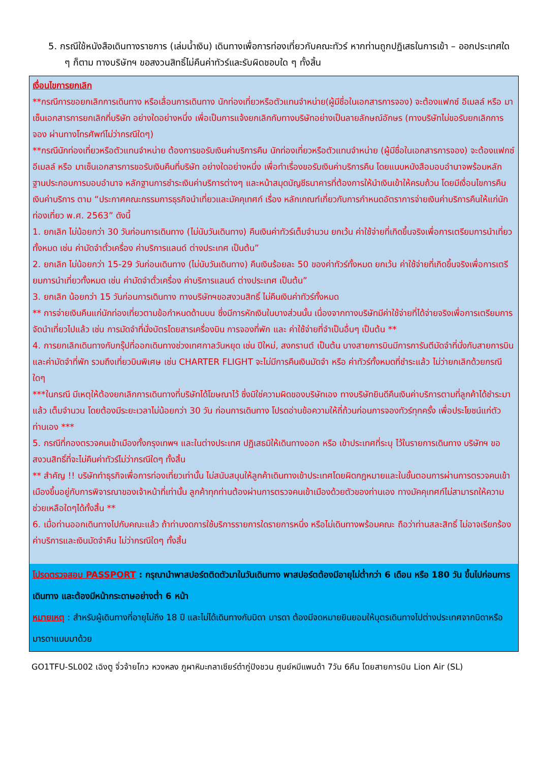5. กรณีใช้หนังสือเดินทางราชการ (เล่มน้ำเงิน) เดินทางเพื่อการท่องเที่ยวกับคณะทัวร์ หากท่านถูกปฏิเสธในการเข้า – ออกประเทศใด ๆ ก็ตาม ทางบริษัทฯ ขอสงวนสิทธิ์ไม่คืนค่าทัวร์และรับผิดชอบใด ๆ ทั้งสิ้น
เงื่อนไขการยกเลิก
**กรณีการขอยกเลิกการเดินทาง หรือเลื่อนการเดินทาง นักท่องเที่ยวหรือตัวแทนจำหน่าย(ผู้มีชื่อในเอกสารการจอง) จะต้องแฟกซ์ อีเมลล์ หรือ มาเซ็นเอกสารการยกเลิกที่บริษัท อย่างใดอย่างหนึ่ง เพื่อเป็นการแจ้งยกเลิกกับทางบริษัทอย่างเป็นลายลักษณ์อักษร (ทางบริษัทไม่ขอรับยกเลิกการจอง ผ่านทางโทรศัพท์ไม่ว่ากรณีใดๆ)
**กรณีนักท่องเที่ยวหรือตัวแทนจำหน่าย ต้องการขอรับเงินค่าบริการคืน นักท่องเที่ยวหรือตัวแทนจำหน่าย (ผู้มีชื่อในเอกสารการจอง) จะต้องแฟกซ์ อีเมลล์ หรือ มาเซ็นเอกสารการขอรับเงินคืนที่บริษัท อย่างใดอย่างหนึ่ง เพื่อทำเรื่องขอรับเงินค่าบริการคืน โดยแนบหนังสือมอบอำนาจพร้อมหลักฐานประกอบการมอบอำนาจ หลักฐานการชำระเงินค่าบริการต่างๆ และหน้าสมุดบัญชีธนาคารที่ต้องการให้นำเงินเข้าให้ครบถ้วน โดยมีเงื่อนไขการคืนเงินค่าบริการ ตาม “ประกาศคณะกรรมการธุรกิจนำเที่ยวและมัคคุเทศก์ เรื่อง หลักเกณฑ์เกี่ยวกับการกำหนดอัตราการจ่ายเงินค่าบริการคืนให้แก่นักท่องเที่ยว พ.ศ. 2563” ดังนี้
1. ยกเลิก ไม่น้อยกว่า 30 วันก่อนการเดินทาง (ไม่นับวันเดินทาง) คืนเงินค่าทัวร์เต็มจำนวน ยกเว้น ค่าใช้จ่ายที่เกิดขึ้นจริงเพื่อการเตรียมการนำเที่ยว ทั้งหมด เช่น ค่ามัดจำตั๋วเครื่อง ค่าบริการแลนด์ ต่างประเทศ เป็นต้น”
2. ยกเลิก ไม่น้อยกว่า 15-29 วันก่อนเดินทาง (ไม่นับวันเดินทาง) คืนเงินร้อยละ 50 ของค่าทัวร์ทั้งหมด ยกเว้น ค่าใช้จ่ายที่เกิดขึ้นจริงเพื่อการเตรียมการนำเที่ยวทั้งหมด เช่น ค่ามัดจำตั๋วเครื่อง ค่าบริการแลนด์ ต่างประเทศ เป็นต้น”
3. ยกเลิก น้อยกว่า 15 วันก่อนการเดินทาง ทางบริษัทฯขอสงวนสิทธิ์ ไม่คืนเงินค่าทัวร์ทั้งหมด
** การจ่ายเงินคืนแก่นักท่องเที่ยวตามข้อกำหนดด้านบน ซึ่งมีการหักเงินในบางส่วนนั้น เนื่องจากทางบริษัทมีค่าใช้จ่ายที่ได้จ่ายจริงเพื่อการเตรียมการจัดนำเที่ยวไปแล้ว เช่น การมัดจำที่นั่งบัตรโดยสารเครื่องบิน การจองที่พัก และ ค่าใช้จ่ายที่จำเป็นอื่นๆ เป็นต้น **
4. การยกเลิกเดินทางกับกรุ๊ปที่ออกเดินทางช่วงเทศกาลวันหยุด เช่น ปีใหม่, สงกรานต์ เป็นต้น บางสายการบินมีการการันตีมัดจำที่นั่งกับสายการบินและค่ามัดจำที่พัก รวมถึงเที่ยวบินพิเศษ เช่น CHARTER FLIGHT จะไม่มีการคืนเงินมัดจำ หรือ ค่าทัวร์ทั้งหมดที่ชำระแล้ว ไม่ว่ายกเลิกด้วยกรณีใดๆ
***ในกรณี มีเหตุให้ต้องยกเลิกการเดินทางที่บริษัทได้โฆษณาไว้ ซึ่งมิใช่ความผิดของบริษัทเอง ทางบริษัทยินดีคืนเงินค่าบริการตามที่ลูกค้าได้ชำระมาแล้ว เต็มจำนวน โดยต้องมีระยะเวลาไม่น้อยกว่า 30 วัน ก่อนการเดินทาง โปรดอ่านข้อความให้ถี่ถ้วนก่อนการจองทัวร์ทุกครั้ง เพื่อประโยชน์แก่ตัวท่านเอง ***
5. กรณีที่กองตรวจคนเข้าเมืองทั้งกรุงเทพฯ และในต่างประเทศ ปฏิเสธมิให้เดินทางออก หรือ เข้าประเทศที่ระบุ ไว้ในรายการเดินทาง บริษัทฯ ขอสงวนสิทธิ์ที่จะไม่คืนค่าทัวร์ไม่ว่ากรณีใดๆ ทั้งสิ้น
** สำคัญ !! บริษัททำธุรกิจเพื่อการท่องเที่ยวเท่านั้น ไม่สนับสนุนให้ลูกค้าเดินทางเข้าประเทศโดยผิดกฎหมายและในขั้นตอนการผ่านการตรวจคนเข้าเมืองขึ้นอยู่กับการพิจารณาของเจ้าหน้าที่เท่านั้น ลูกค้าทุกท่านต้องผ่านการตรวจคนเข้าเมืองด้วยตัวของท่านเอง ทางมัคคุเทศก์ไม่สามารถให้ความช่วยเหลือใดๆได้ทั้งสิ้น **
6. เมื่อท่านออกเดินทางไปกับคณะแล้ว ถ้าท่านงดการใช้บริการรายการใดรายการหนึ่ง หรือไม่เดินทางพร้อมคณะ ถือว่าท่านสละสิทธิ์ ไม่อาจเรียกร้องค่าบริการและเงินมัดจำคืน ไม่ว่ากรณีใดๆ ทั้งสิ้น
โปรดตรวจสอบ PASSPORT : กรุณานำพาสปอร์ตติดตัวมาในวันเดินทาง พาสปอร์ตต้องมีอายุไม่ต่ำกว่า 6 เดือน หรือ 180 วัน ขึ้นไปก่อนการเดินทาง และต้องมีหน้ากระดาษอย่างต่ำ 6 หน้า
หมายเหตุ : สำหรับผู้เดินทางที่อายุไม่ถึง 18 ปี และไม่ได้เดินทางกับบิดา มารดา ต้องมีจดหมายยินยอมให้บุตรเดินทางไปต่างประเทศจากบิดาหรือมารดาแนบมาด้วย
GO1TFU-SL002 เฉิงตู จิ่วจ้ายโกว หวงหลง ภูผาหิมะกลาเซียร์ต๋ากู่ปิงชวน ศูนย์หมีแพนด้า 7วัน 6คืน โดยสายการบิน Lion Air (SL)